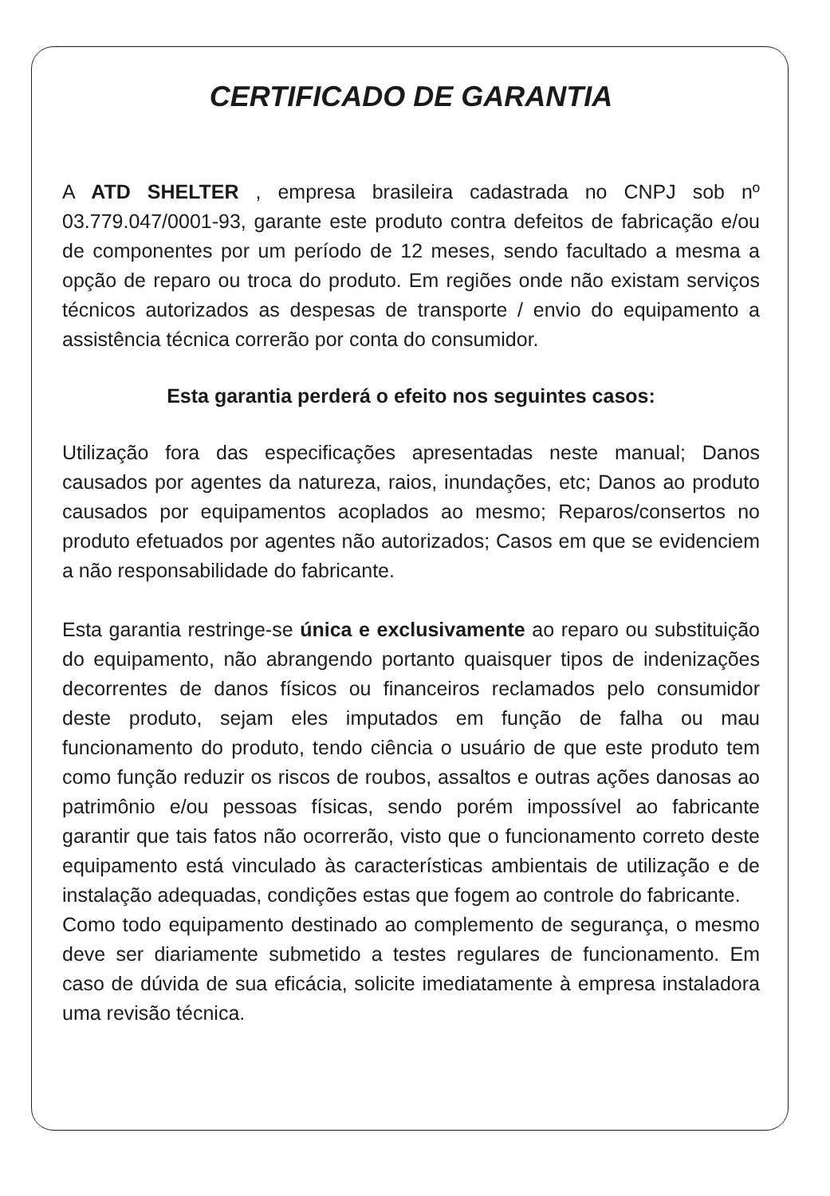CERTIFICADO DE GARANTIA
A ATD SHELTER , empresa brasileira cadastrada no CNPJ sob nº 03.779.047/0001-93, garante este produto contra defeitos de fabricação e/ou de componentes por um período de 12 meses, sendo facultado a mesma a opção de reparo ou troca do produto. Em regiões onde não existam serviços técnicos autorizados as despesas de transporte / envio do equipamento a assistência técnica correrão por conta do consumidor.
Esta garantia perderá o efeito nos seguintes casos:
Utilização fora das especificações apresentadas neste manual; Danos causados por agentes da natureza, raios, inundações, etc; Danos ao produto causados por equipamentos acoplados ao mesmo; Reparos/consertos no produto efetuados por agentes não autorizados; Casos em que se evidenciem a não responsabilidade do fabricante.
Esta garantia restringe-se única e exclusivamente ao reparo ou substituição do equipamento, não abrangendo portanto quaisquer tipos de indenizações decorrentes de danos físicos ou financeiros reclamados pelo consumidor deste produto, sejam eles imputados em função de falha ou mau funcionamento do produto, tendo ciência o usuário de que este produto tem como função reduzir os riscos de roubos, assaltos e outras ações danosas ao patrimônio e/ou pessoas físicas, sendo porém impossível ao fabricante garantir que tais fatos não ocorrerão, visto que o funcionamento correto deste equipamento está vinculado às características ambientais de utilização e de instalação adequadas, condições estas que fogem ao controle do fabricante.
Como todo equipamento destinado ao complemento de segurança, o mesmo deve ser diariamente submetido a testes regulares de funcionamento. Em caso de dúvida de sua eficácia, solicite imediatamente à empresa instaladora uma revisão técnica.